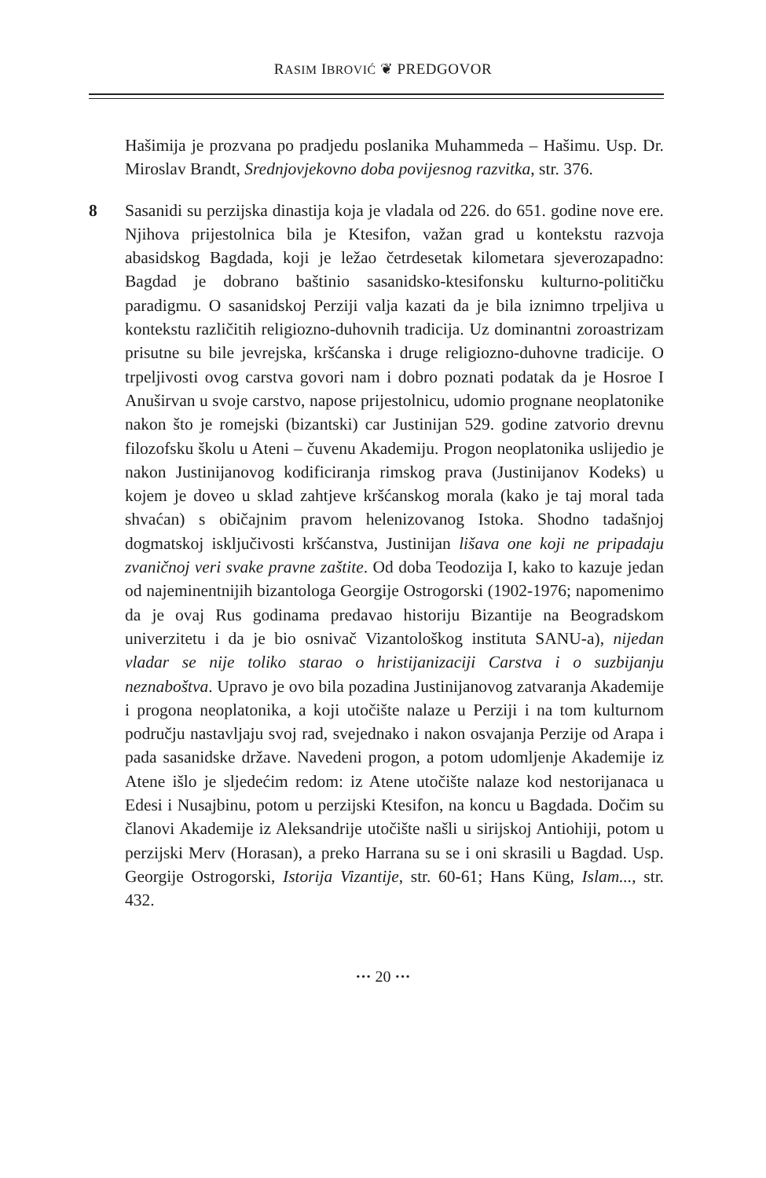RASIM IBROVIĆ ❦ PREDGOVOR
Hašimija je prozvana po pradjedu poslanika Muhammeda – Hašimu. Usp. Dr. Miroslav Brandt, Srednjovjekovno doba povijesnog razvitka, str. 376.
8 Sasanidi su perzijska dinastija koja je vladala od 226. do 651. godine nove ere. Njihova prijestolnica bila je Ktesifon, važan grad u kontekstu razvoja abasidskog Bagdada, koji je ležao četrdesetak kilometara sjeverozapadno: Bagdad je dobrano baštinio sasanidsko-ktesifonsku kulturno-političku paradigmu. O sasanidskoj Perziji valja kazati da je bila iznimno trpeljiva u kontekstu različitih religiozno-duhovnih tradicija. Uz dominantni zoroastrizam prisutne su bile jevrejska, kršćanska i druge religiozno-duhovne tradicije. O trpeljivosti ovog carstva govori nam i dobro poznati podatak da je Hosroe I Anuširvan u svoje carstvo, napose prijestolnicu, udomio prognane neoplatonike nakon što je romejski (bizantski) car Justinijan 529. godine zatvorio drevnu filozofsku školu u Ateni – čuvenu Akademiju. Progon neoplatonika uslijedio je nakon Justinijanovog kodificiranja rimskog prava (Justinijanov Kodeks) u kojem je doveo u sklad zahtjeve kršćanskog morala (kako je taj moral tada shvaćan) s običajnim pravom helenizovanog Istoka. Shodno tadašnjoj dogmatskoj isključivosti kršćanstva, Justinijan lišava one koji ne pripadaju zvaničnoj veri svake pravne zaštite. Od doba Teodozija I, kako to kazuje jedan od najeminentnijih bizantologa Georgije Ostrogorski (1902-1976; napomenimo da je ovaj Rus godinama predavao historiju Bizantije na Beogradskom univerzitetu i da je bio osnivač Vizantološkog instituta SANU-a), nijedan vladar se nije toliko starao o hristijanizaciji Carstva i o suzbijanju neznaboštva. Upravo je ovo bila pozadina Justinijanovog zatvaranja Akademije i progona neoplatonika, a koji utočište nalaze u Perziji i na tom kulturnom području nastavljaju svoj rad, svejednako i nakon osvajanja Perzije od Arapa i pada sasanidske države. Navedeni progon, a potom udomljenje Akademije iz Atene išlo je sljedećim redom: iz Atene utočište nalaze kod nestorijanaca u Edesi i Nusajbinu, potom u perzijski Ktesifon, na koncu u Bagdada. Dočim su članovi Akademije iz Aleksandrije utočište našli u sirijskoj Antiohiji, potom u perzijski Merv (Horasan), a preko Harrana su se i oni skrasili u Bagdad. Usp. Georgije Ostrogorski, Istorija Vizantije, str. 60-61; Hans Küng, Islam..., str. 432.
··· 20 ···